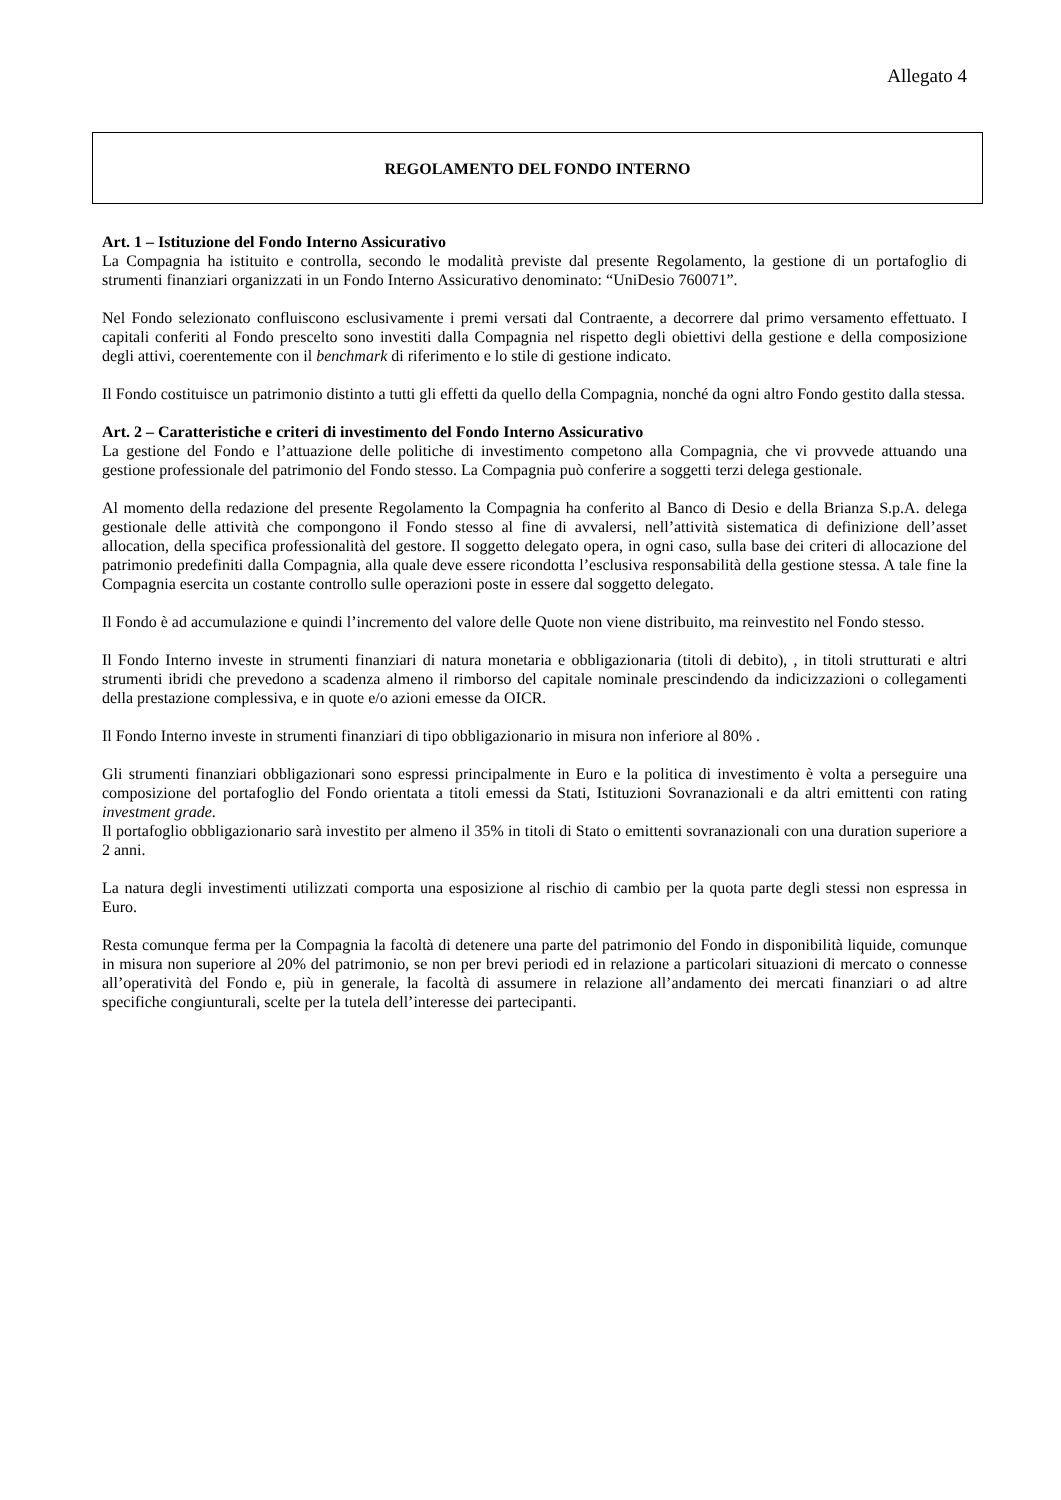Allegato 4
REGOLAMENTO DEL FONDO INTERNO
Art. 1 – Istituzione del Fondo Interno Assicurativo
La Compagnia ha istituito e controlla, secondo le modalità previste dal presente Regolamento, la gestione di un portafoglio di strumenti finanziari organizzati in un Fondo Interno Assicurativo denominato: “UniDesio 760071”.
Nel Fondo selezionato confluiscono esclusivamente i premi versati dal Contraente, a decorrere dal primo versamento effettuato. I capitali conferiti al Fondo prescelto sono investiti dalla Compagnia nel rispetto degli obiettivi della gestione e della composizione degli attivi, coerentemente con il benchmark di riferimento e lo stile di gestione indicato.
Il Fondo costituisce un patrimonio distinto a tutti gli effetti da quello della Compagnia, nonché da ogni altro Fondo gestito dalla stessa.
Art. 2 – Caratteristiche e criteri di investimento del Fondo Interno Assicurativo
La gestione del Fondo e l’attuazione delle politiche di investimento competono alla Compagnia, che vi provvede attuando una gestione professionale del patrimonio del Fondo stesso. La Compagnia può conferire a soggetti terzi delega gestionale.
Al momento della redazione del presente Regolamento la Compagnia ha conferito al Banco di Desio e della Brianza S.p.A. delega gestionale delle attività che compongono il Fondo stesso al fine di avvalersi, nell’attività sistematica di definizione dell’asset allocation, della specifica professionalità del gestore. Il soggetto delegato opera, in ogni caso, sulla base dei criteri di allocazione del patrimonio predefiniti dalla Compagnia, alla quale deve essere ricondotta l’esclusiva responsabilità della gestione stessa. A tale fine la Compagnia esercita un costante controllo sulle operazioni poste in essere dal soggetto delegato.
Il Fondo è ad accumulazione e quindi l’incremento del valore delle Quote non viene distribuito, ma reinvestito nel Fondo stesso.
Il Fondo Interno investe in strumenti finanziari di natura monetaria e obbligazionaria (titoli di debito), , in titoli strutturati e altri strumenti ibridi che prevedono a scadenza almeno il rimborso del capitale nominale prescindendo da indicizzazioni o collegamenti della prestazione complessiva, e in quote e/o azioni emesse da OICR.
Il Fondo Interno investe in strumenti finanziari di tipo obbligazionario in misura non inferiore al 80% .
Gli strumenti finanziari obbligazionari sono espressi principalmente in Euro e la politica di investimento è volta a perseguire una composizione del portafoglio del Fondo orientata a titoli emessi da Stati, Istituzioni Sovranazionali e da altri emittenti con rating investment grade.
Il portafoglio obbligazionario sarà investito per almeno il 35% in titoli di Stato o emittenti sovranazionali con una duration superiore a 2 anni.
La natura degli investimenti utilizzati comporta una esposizione al rischio di cambio per la quota parte degli stessi non espressa in Euro.
Resta comunque ferma per la Compagnia la facoltà di detenere una parte del patrimonio del Fondo in disponibilità liquide, comunque in misura non superiore al 20% del patrimonio, se non per brevi periodi ed in relazione a particolari situazioni di mercato o connesse all’operatività del Fondo e, più in generale, la facoltà di assumere in relazione all’andamento dei mercati finanziari o ad altre specifiche congiunturali, scelte per la tutela dell’interesse dei partecipanti.